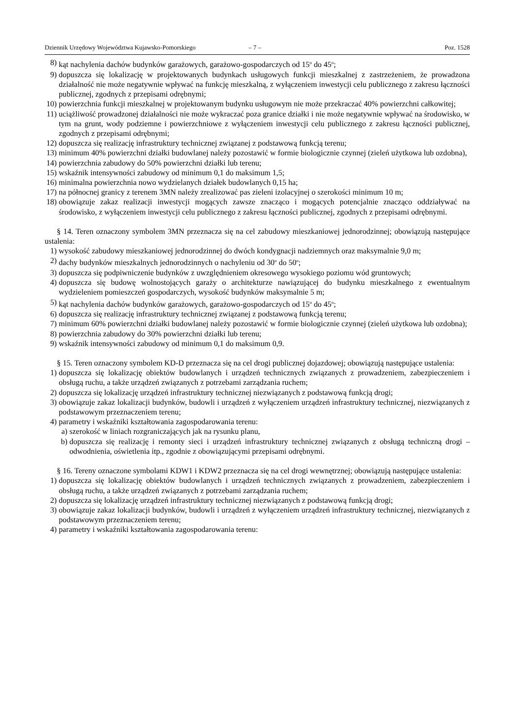Dziennik Urzędowy Województwa Kujawsko-Pomorskiego – 7 – Poz. 1528
8) kąt nachylenia dachów budynków garażowych, garażowo-gospodarczych od 15<sup>o</sup> do 45<sup>o</sup>;
9) dopuszcza się lokalizację w projektowanych budynkach usługowych funkcji mieszkalnej z zastrzeżeniem, że prowadzona działalność nie może negatywnie wpływać na funkcję mieszkalną, z wyłączeniem inwestycji celu publicznego z zakresu łączności publicznej, zgodnych z przepisami odrębnymi;
10) powierzchnia funkcji mieszkalnej w projektowanym budynku usługowym nie może przekraczać 40% powierzchni całkowitej;
11) uciążliwość prowadzonej działalności nie może wykraczać poza granice działki i nie może negatywnie wpływać na środowisko, w tym na grunt, wody podziemne i powierzchniowe z wyłączeniem inwestycji celu publicznego z zakresu łączności publicznej, zgodnych z przepisami odrębnymi;
12) dopuszcza się realizację infrastruktury technicznej związanej z podstawową funkcją terenu;
13) minimum 40% powierzchni działki budowlanej należy pozostawić w formie biologicznie czynnej (zieleń użytkowa lub ozdobna),
14) powierzchnia zabudowy do 50% powierzchni działki lub terenu;
15) wskaźnik intensywności zabudowy od minimum 0,1 do maksimum 1,5;
16) minimalna powierzchnia nowo wydzielanych działek budowlanych 0,15 ha;
17) na północnej granicy z terenem 3MN należy zrealizować pas zieleni izolacyjnej o szerokości minimum 10 m;
18) obowiązuje zakaz realizacji inwestycji mogących zawsze znacząco i mogących potencjalnie znacząco oddziaływać na środowisko, z wyłączeniem inwestycji celu publicznego z zakresu łączności publicznej, zgodnych z przepisami odrębnymi.
§ 14. Teren oznaczony symbolem 3MN przeznacza się na cel zabudowy mieszkaniowej jednorodzinnej; obowiązują następujące ustalenia:
1) wysokość zabudowy mieszkaniowej jednorodzinnej do dwóch kondygnacji nadziemnych oraz maksymalnie 9,0 m;
2) dachy budynków mieszkalnych jednorodzinnych o nachyleniu od 30<sup>o</sup> do 50<sup>o</sup>;
3) dopuszcza się podpiwniczenie budynków z uwzględnieniem okresowego wysokiego poziomu wód gruntowych;
4) dopuszcza się budowę wolnostojących garaży o architekturze nawiązującej do budynku mieszkalnego z ewentualnym wydzieleniem pomieszczeń gospodarczych, wysokość budynków maksymalnie 5 m;
5) kąt nachylenia dachów budynków garażowych, garażowo-gospodarczych od 15<sup>o</sup> do 45<sup>o</sup>;
6) dopuszcza się realizację infrastruktury technicznej związanej z podstawową funkcją terenu;
7) minimum 60% powierzchni działki budowlanej należy pozostawić w formie biologicznie czynnej (zieleń użytkowa lub ozdobna);
8) powierzchnia zabudowy do 30% powierzchni działki lub terenu;
9) wskaźnik intensywności zabudowy od minimum 0,1 do maksimum 0,9.
§ 15. Teren oznaczony symbolem KD-D przeznacza się na cel drogi publicznej dojazdowej; obowiązują następujące ustalenia:
1) dopuszcza się lokalizację obiektów budowlanych i urządzeń technicznych związanych z prowadzeniem, zabezpieczeniem i obsługą ruchu, a także urządzeń związanych z potrzebami zarządzania ruchem;
2) dopuszcza się lokalizację urządzeń infrastruktury technicznej niezwiązanych z podstawową funkcją drogi;
3) obowiązuje zakaz lokalizacji budynków, budowli i urządzeń z wyłączeniem urządzeń infrastruktury technicznej, niezwiązanych z podstawowym przeznaczeniem terenu;
4) parametry i wskaźniki kształtowania zagospodarowania terenu:
a) szerokość w liniach rozgraniczających jak na rysunku planu,
b) dopuszcza się realizację i remonty sieci i urządzeń infrastruktury technicznej związanych z obsługą techniczną drogi – odwodnienia, oświetlenia itp., zgodnie z obowiązującymi przepisami odrębnymi.
§ 16. Tereny oznaczone symbolami KDW1 i KDW2 przeznacza się na cel drogi wewnętrznej; obowiązują następujące ustalenia:
1) dopuszcza się lokalizację obiektów budowlanych i urządzeń technicznych związanych z prowadzeniem, zabezpieczeniem i obsługą ruchu, a także urządzeń związanych z potrzebami zarządzania ruchem;
2) dopuszcza się lokalizację urządzeń infrastruktury technicznej niezwiązanych z podstawową funkcją drogi;
3) obowiązuje zakaz lokalizacji budynków, budowli i urządzeń z wyłączeniem urządzeń infrastruktury technicznej, niezwiązanych z podstawowym przeznaczeniem terenu;
4) parametry i wskaźniki kształtowania zagospodarowania terenu: